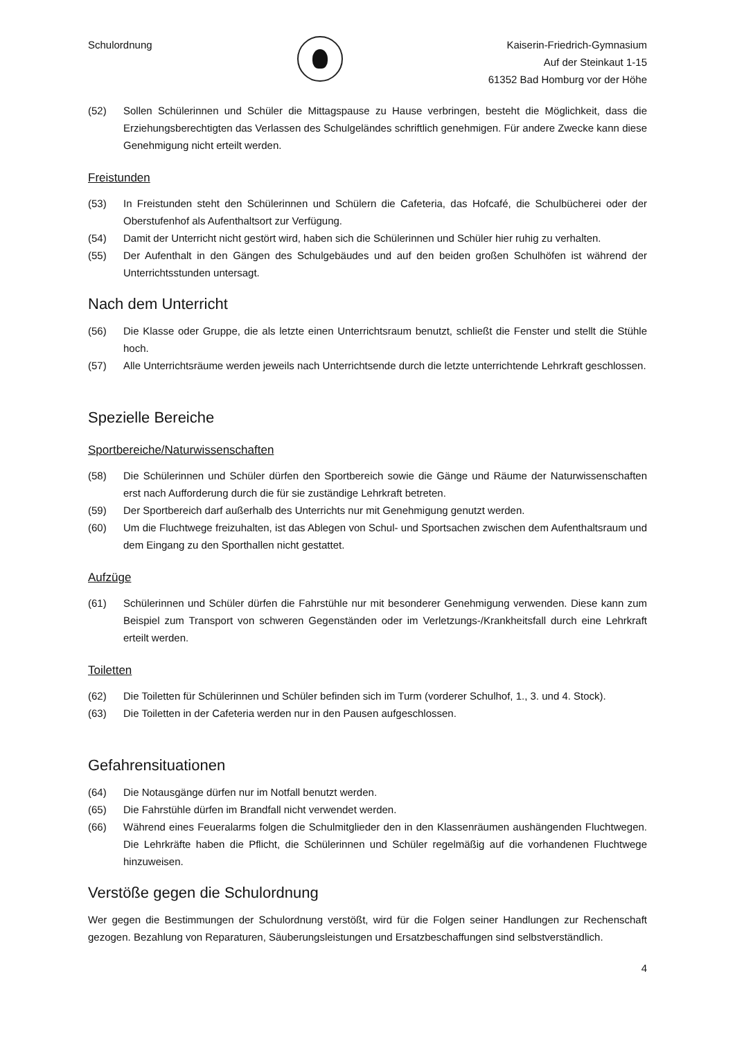Schulordnung Kaiserin-Friedrich-Gymnasium
Auf der Steinkaut 1-15
61352 Bad Homburg vor der Höhe
(52) Sollen Schülerinnen und Schüler die Mittagspause zu Hause verbringen, besteht die Möglichkeit, dass die Erziehungsberechtigten das Verlassen des Schulgeländes schriftlich genehmigen. Für andere Zwecke kann diese Genehmigung nicht erteilt werden.
Freistunden
(53) In Freistunden steht den Schülerinnen und Schülern die Cafeteria, das Hofcafé, die Schulbücherei oder der Oberstufenhof als Aufenthaltsort zur Verfügung.
(54) Damit der Unterricht nicht gestört wird, haben sich die Schülerinnen und Schüler hier ruhig zu verhalten.
(55) Der Aufenthalt in den Gängen des Schulgebäudes und auf den beiden großen Schulhöfen ist während der Unterrichtsstunden untersagt.
Nach dem Unterricht
(56) Die Klasse oder Gruppe, die als letzte einen Unterrichtsraum benutzt, schließt die Fenster und stellt die Stühle hoch.
(57) Alle Unterrichtsräume werden jeweils nach Unterrichtsende durch die letzte unterrichtende Lehrkraft geschlossen.
Spezielle Bereiche
Sportbereiche/Naturwissenschaften
(58) Die Schülerinnen und Schüler dürfen den Sportbereich sowie die Gänge und Räume der Naturwissenschaften erst nach Aufforderung durch die für sie zuständige Lehrkraft betreten.
(59) Der Sportbereich darf außerhalb des Unterrichts nur mit Genehmigung genutzt werden.
(60) Um die Fluchtwege freizuhalten, ist das Ablegen von Schul- und Sportsachen zwischen dem Aufenthaltsraum und dem Eingang zu den Sporthallen nicht gestattet.
Aufzüge
(61) Schülerinnen und Schüler dürfen die Fahrstühle nur mit besonderer Genehmigung verwenden. Diese kann zum Beispiel zum Transport von schweren Gegenständen oder im Verletzungs-/Krankheitsfall durch eine Lehrkraft erteilt werden.
Toiletten
(62) Die Toiletten für Schülerinnen und Schüler befinden sich im Turm (vorderer Schulhof, 1., 3. und 4. Stock).
(63) Die Toiletten in der Cafeteria werden nur in den Pausen aufgeschlossen.
Gefahrensituationen
(64) Die Notausgänge dürfen nur im Notfall benutzt werden.
(65) Die Fahrstühle dürfen im Brandfall nicht verwendet werden.
(66) Während eines Feueralarms folgen die Schulmitglieder den in den Klassenräumen aushängenden Fluchtwegen. Die Lehrkräfte haben die Pflicht, die Schülerinnen und Schüler regelmäßig auf die vorhandenen Fluchtwege hinzuweisen.
Verstöße gegen die Schulordnung
Wer gegen die Bestimmungen der Schulordnung verstößt, wird für die Folgen seiner Handlungen zur Rechenschaft gezogen. Bezahlung von Reparaturen, Säuberungsleistungen und Ersatzbeschaffungen sind selbstverständlich.
4